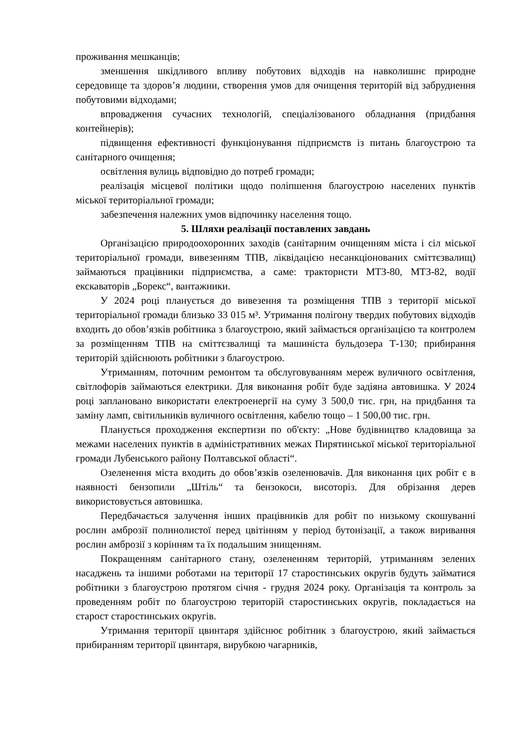проживання мешканців;
зменшення шкідливого впливу побутових відходів на навколишнє природне середовище та здоров’я людини, створення умов для очищення територій від забруднення побутовими відходами;
впровадження сучасних технологій, спеціалізованого обладнання (придбання контейнерів);
підвищення ефективності функціонування підприємств із питань благоустрою та санітарного очищення;
освітлення вулиць відповідно до потреб громади;
реалізація місцевої політики щодо поліпшення благоустрою населених пунктів міської територіальної громади;
забезпечення належних умов відпочинку населення тощо.
5. Шляхи реалізації поставлених завдань
Організацією природоохоронних заходів (санітарним очищенням міста і сіл міської територіальної громади, вивезенням ТПВ, ліквідацією несанкціонованих сміттєзвалищ) займаються працівники підприємства, а саме: трактористи МТЗ-80, МТЗ-82, водії екскаваторів „Борекс“, вантажники.
У 2024 році планується до вивезення та розміщення ТПВ з території міської територіальної громади близько 33 015 м³. Утримання полігону твердих побутових відходів входить до обов’язків робітника з благоустрою, який займається організацією та контролем за розміщенням ТПВ на сміттєзвалищі та машиніста бульдозера Т-130; прибирання територій здійснюють робітники з благоустрою.
Утриманням, поточним ремонтом та обслуговуванням мереж вуличного освітлення, світлофорів займаються електрики. Для виконання робіт буде задіяна автовишка. У 2024 році заплановано використати електроенергії на суму 3 500,0 тис. грн, на придбання та заміну ламп, світильників вуличного освітлення, кабелю тощо – 1 500,00 тис. грн.
Планується проходження експертизи по об'єкту: „Нове будівництво кладовища за межами населених пунктів в адміністративних межах Пирятинської міської територіальної громади Лубенського району Полтавської області“.
Озеленення міста входить до обов’язків озеленювачів. Для виконання цих робіт є в наявності бензопили „Штіль“ та бензокоси, висоторіз. Для обрізання дерев використовується автовишка.
Передбачається залучення інших працівників для робіт по низькому скошуванні рослин амброзії полинолистої перед цвітінням у період бутонізації, а також виривання рослин амброзії з корінням та їх подальшим знищенням.
Покращенням санітарного стану, озелененням територій, утриманням зелених насаджень та іншими роботами на території 17 старостинських округів будуть займатися робітники з благоустрою протягом січня - грудня 2024 року. Організація та контроль за проведенням робіт по благоустрою територій старостинських округів, покладається на старост старостинських округів.
Утримання території цвинтаря здійснює робітник з благоустрою, який займається прибиранням території цвинтаря, вирубкою чагарників,